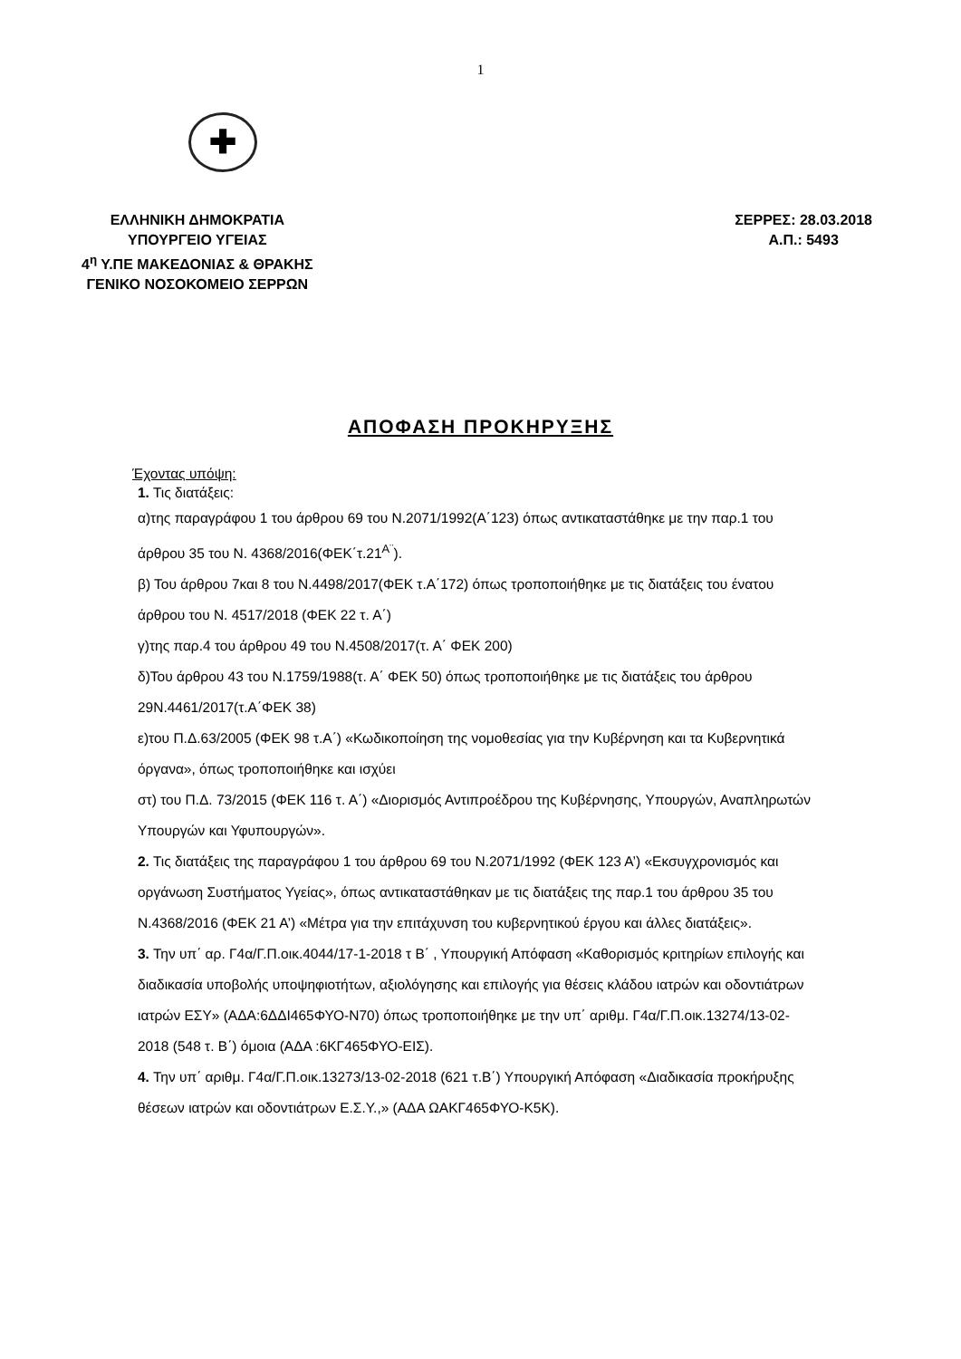1
✚
ΕΛΛΗΝΙΚΗ ΔΗΜΟΚΡΑΤΙΑ
ΥΠΟΥΡΓΕΙΟ ΥΓΕΙΑΣ
4<sup>η</sup> Υ.ΠΕ ΜΑΚΕΔΟΝΙΑΣ & ΘΡΑΚΗΣ
ΓΕΝΙΚΟ ΝΟΣΟΚΟΜΕΙΟ ΣΕΡΡΩΝ
ΣΕΡΡΕΣ: 28.03.2018
Α.Π.: 5493
ΑΠΟΦΑΣΗ ΠΡΟΚΗΡΥΞΗΣ
Έχοντας υπόψη:
1. Τις διατάξεις:
α)της παραγράφου 1 του άρθρου 69 του Ν.2071/1992(Α΄123) όπως αντικαταστάθηκε με την παρ.1 του άρθρου 35 του Ν. 4368/2016(ΦΕΚ΄τ.21<sup>Α¨</sup>).
β) Του άρθρου 7και 8 του Ν.4498/2017(ΦΕΚ τ.Α΄172) όπως τροποποιήθηκε με τις διατάξεις του ένατου άρθρου του Ν. 4517/2018 (ΦΕΚ 22 τ. Α΄)
γ)της παρ.4 του άρθρου 49 του Ν.4508/2017(τ. Α΄ ΦΕΚ 200)
δ)Του άρθρου 43 του Ν.1759/1988(τ. Α΄ ΦΕΚ 50) όπως τροποποιήθηκε με τις διατάξεις του άρθρου 29Ν.4461/2017(τ.Α΄ΦΕΚ 38)
ε)του Π.Δ.63/2005 (ΦΕΚ 98 τ.Α΄) «Κωδικοποίηση της νομοθεσίας για την Κυβέρνηση και τα Κυβερνητικά όργανα», όπως τροποποιήθηκε και ισχύει
στ) του Π.Δ. 73/2015 (ΦΕΚ 116 τ. Α΄) «Διορισμός Αντιπροέδρου της Κυβέρνησης, Υπουργών, Αναπληρωτών Υπουργών και Υφυπουργών».
2. Τις διατάξεις της παραγράφου 1 του άρθρου 69 του Ν.2071/1992 (ΦΕΚ 123 Α’) «Εκσυγχρονισμός και οργάνωση Συστήματος Υγείας», όπως αντικαταστάθηκαν με τις διατάξεις της παρ.1 του άρθρου 35 του Ν.4368/2016 (ΦΕΚ 21 Α’) «Μέτρα για την επιτάχυνση του κυβερνητικού έργου και άλλες διατάξεις».
3. Την υπ΄ αρ. Γ4α/Γ.Π.οικ.4044/17-1-2018 τ Β΄ , Υπουργική Απόφαση «Καθορισμός κριτηρίων επιλογής και διαδικασία υποβολής υποψηφιοτήτων, αξιολόγησης και επιλογής για θέσεις κλάδου ιατρών και οδοντιάτρων ιατρών ΕΣΥ» (ΑΔΑ:6ΔΔΙ465ΦΥΟ-Ν70) όπως τροποποιήθηκε με την υπ΄ αριθμ. Γ4α/Γ.Π.οικ.13274/13-02-2018 (548 τ. Β΄) όμοια (ΑΔΑ :6ΚΓ465ΦΥΟ-ΕΙΣ).
4. Την υπ΄ αριθμ. Γ4α/Γ.Π.οικ.13273/13-02-2018 (621 τ.Β΄) Υπουργική Απόφαση «Διαδικασία προκήρυξης θέσεων ιατρών και οδοντιάτρων Ε.Σ.Υ.,» (ΑΔΑ ΩΑΚΓ465ΦΥΟ-Κ5Κ).